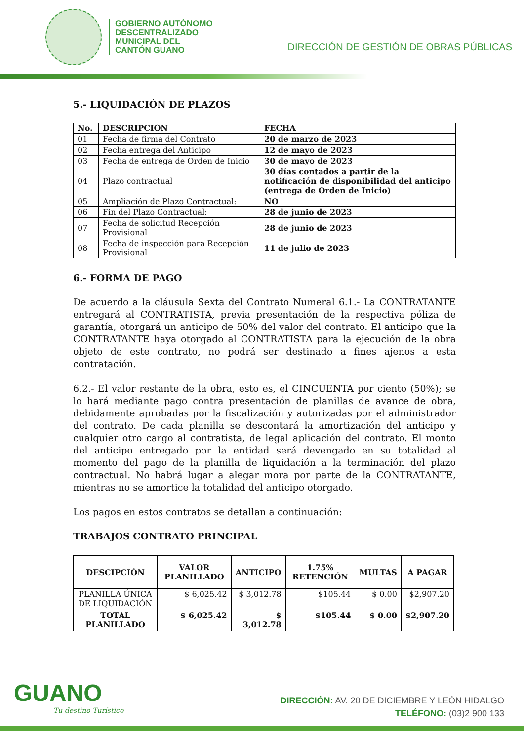GOBIERNO AUTÓNOMO
DESCENTRALIZADO
MUNICIPAL DEL
CANTÓN GUANO
DIRECCIÓN DE GESTIÓN DE OBRAS PÚBLICAS
5.- LIQUIDACIÓN DE PLAZOS
| No. | DESCRIPCIÓN | FECHA |
| --- | --- | --- |
| 01 | Fecha de firma del Contrato | 20 de marzo de 2023 |
| 02 | Fecha entrega del Anticipo | 12 de mayo de 2023 |
| 03 | Fecha de entrega de Orden de Inicio | 30 de mayo de 2023 |
| 04 | Plazo contractual | 30 días contados a partir de la notificación de disponibilidad del anticipo (entrega de Orden de Inicio) |
| 05 | Ampliación de Plazo Contractual: | NO |
| 06 | Fin del Plazo Contractual: | 28 de junio de 2023 |
| 07 | Fecha de solicitud Recepción Provisional | 28 de junio de 2023 |
| 08 | Fecha de inspección para Recepción Provisional | 11 de julio de 2023 |
6.- FORMA DE PAGO
De acuerdo a la cláusula Sexta del Contrato Numeral 6.1.- La CONTRATANTE entregará al CONTRATISTA, previa presentación de la respectiva póliza de garantía, otorgará un anticipo de 50% del valor del contrato. El anticipo que la CONTRATANTE haya otorgado al CONTRATISTA para la ejecución de la obra objeto de este contrato, no podrá ser destinado a fines ajenos a esta contratación.
6.2.- El valor restante de la obra, esto es, el CINCUENTA por ciento (50%); se lo hará mediante pago contra presentación de planillas de avance de obra, debidamente aprobadas por la fiscalización y autorizadas por el administrador del contrato. De cada planilla se descontará la amortización del anticipo y cualquier otro cargo al contratista, de legal aplicación del contrato. El monto del anticipo entregado por la entidad será devengado en su totalidad al momento del pago de la planilla de liquidación a la terminación del plazo contractual. No habrá lugar a alegar mora por parte de la CONTRATANTE, mientras no se amortice la totalidad del anticipo otorgado.
Los pagos en estos contratos se detallan a continuación:
TRABAJOS CONTRATO PRINCIPAL
| DESCIPCIÓN | VALOR PLANILLADO | ANTICIPO | 1.75% RETENCIÓN | MULTAS | A PAGAR |
| --- | --- | --- | --- | --- | --- |
| PLANILLA ÚNICA DE LIQUIDACIÓN | $ 6,025.42 | $ 3,012.78 | $105.44 | $ 0.00 | $2,907.20 |
| TOTAL PLANILLADO | $ 6,025.42 | $ 3,012.78 | $105.44 | $ 0.00 | $2,907.20 |
GUANO
Tu destino Turístico
DIRECCIÓN: AV. 20 DE DICIEMBRE Y LEÓN HIDALGO
TELÉFONO: (03)2 900 133